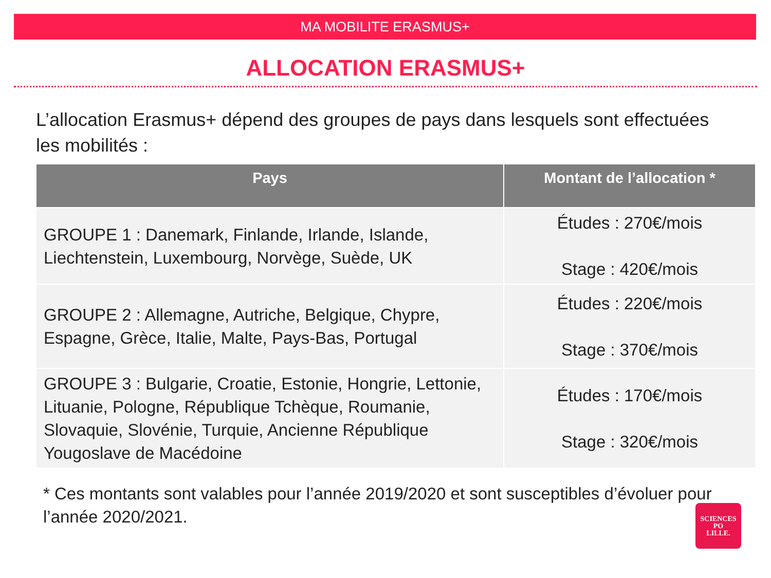MA MOBILITE ERASMUS+
ALLOCATION ERASMUS+
L’allocation Erasmus+ dépend des groupes de pays dans lesquels sont effectuées les mobilités :
| Pays | Montant de l’allocation * |
| --- | --- |
| GROUPE 1 : Danemark, Finlande, Irlande, Islande, Liechtenstein, Luxembourg, Norvège, Suède, UK | Études : 270€/mois Stage : 420€/mois |
| GROUPE 2 : Allemagne, Autriche, Belgique, Chypre, Espagne, Grèce, Italie, Malte, Pays-Bas, Portugal | Études : 220€/mois Stage : 370€/mois |
| GROUPE 3 : Bulgarie, Croatie, Estonie, Hongrie, Lettonie, Lituanie, Pologne, République Tchèque, Roumanie, Slovaquie, Slovénie, Turquie, Ancienne République Yougoslave de Macédoine | Études : 170€/mois Stage : 320€/mois |
* Ces montants sont valables pour l’année 2019/2020 et sont susceptibles d’évoluer pour l’année 2020/2021.
SCIENCES
PO
LILLE.